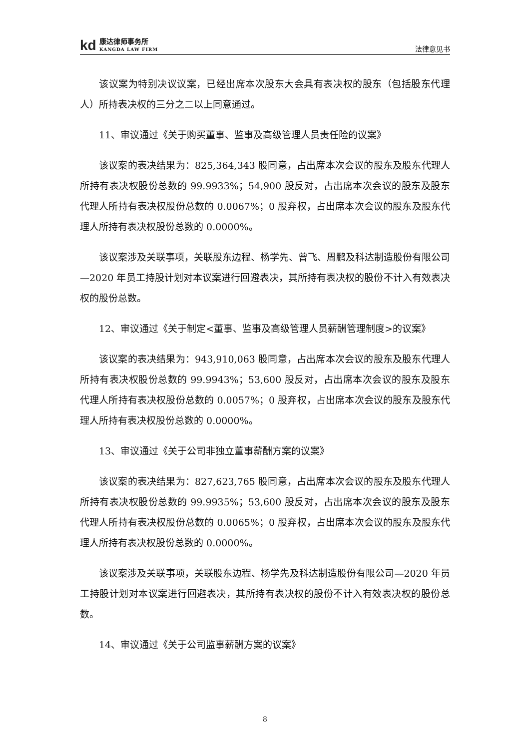kd
康达律师事务所
KANGDA LAW FIRM
法律意见书
该议案为特别决议议案，已经出席本次股东大会具有表决权的股东（包括股东代理人）所持表决权的三分之二以上同意通过。
11、审议通过《关于购买董事、监事及高级管理人员责任险的议案》
该议案的表决结果为：825,364,343 股同意，占出席本次会议的股东及股东代理人所持有表决权股份总数的 99.9933%；54,900 股反对，占出席本次会议的股东及股东代理人所持有表决权股份总数的 0.0067%；0 股弃权，占出席本次会议的股东及股东代理人所持有表决权股份总数的 0.0000%。
该议案涉及关联事项，关联股东边程、杨学先、曾飞、周鹏及科达制造股份有限公司—2020 年员工持股计划对本议案进行回避表决，其所持有表决权的股份不计入有效表决权的股份总数。
12、审议通过《关于制定<董事、监事及高级管理人员薪酬管理制度>的议案》
该议案的表决结果为：943,910,063 股同意，占出席本次会议的股东及股东代理人所持有表决权股份总数的 99.9943%；53,600 股反对，占出席本次会议的股东及股东代理人所持有表决权股份总数的 0.0057%；0 股弃权，占出席本次会议的股东及股东代理人所持有表决权股份总数的 0.0000%。
13、审议通过《关于公司非独立董事薪酬方案的议案》
该议案的表决结果为：827,623,765 股同意，占出席本次会议的股东及股东代理人所持有表决权股份总数的 99.9935%；53,600 股反对，占出席本次会议的股东及股东代理人所持有表决权股份总数的 0.0065%；0 股弃权，占出席本次会议的股东及股东代理人所持有表决权股份总数的 0.0000%。
该议案涉及关联事项，关联股东边程、杨学先及科达制造股份有限公司—2020 年员工持股计划对本议案进行回避表决，其所持有表决权的股份不计入有效表决权的股份总数。
14、审议通过《关于公司监事薪酬方案的议案》
8